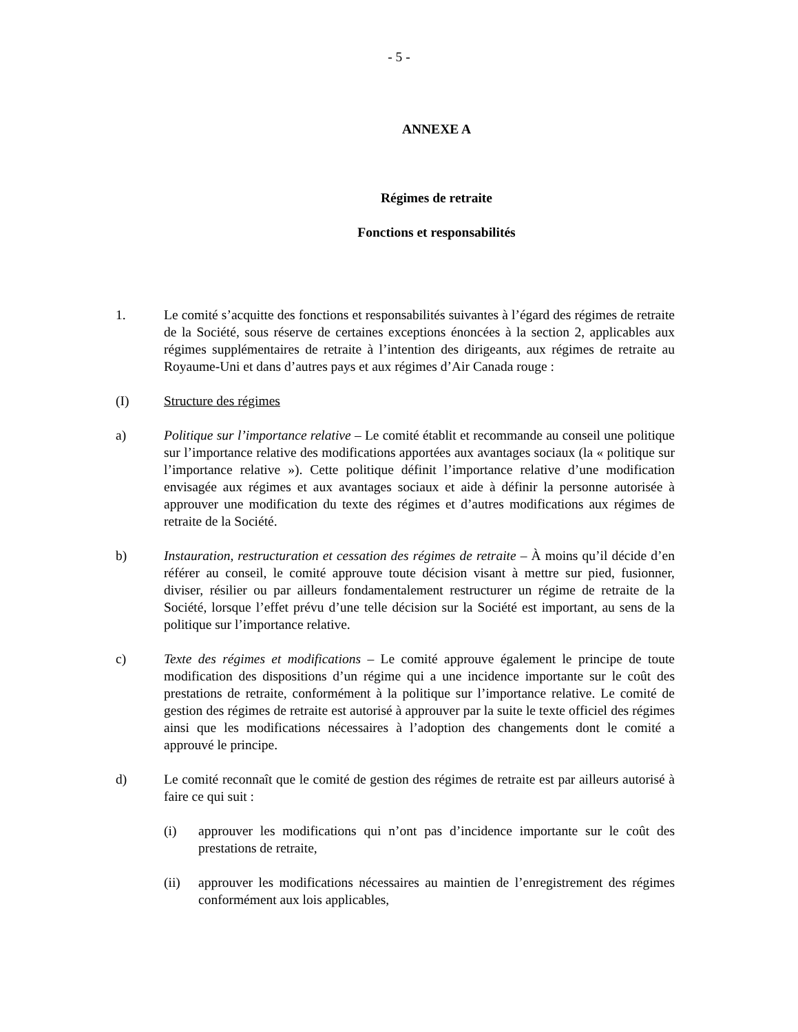- 5 -
ANNEXE A
Régimes de retraite
Fonctions et responsabilités
1. Le comité s’acquitte des fonctions et responsabilités suivantes à l’égard des régimes de retraite de la Société, sous réserve de certaines exceptions énoncées à la section 2, applicables aux régimes supplémentaires de retraite à l’intention des dirigeants, aux régimes de retraite au Royaume-Uni et dans d’autres pays et aux régimes d’Air Canada rouge :
(I) Structure des régimes
a) Politique sur l’importance relative – Le comité établit et recommande au conseil une politique sur l’importance relative des modifications apportées aux avantages sociaux (la « politique sur l’importance relative »). Cette politique définit l’importance relative d’une modification envisagée aux régimes et aux avantages sociaux et aide à définir la personne autorisée à approuver une modification du texte des régimes et d’autres modifications aux régimes de retraite de la Société.
b) Instauration, restructuration et cessation des régimes de retraite – À moins qu’il décide d’en référer au conseil, le comité approuve toute décision visant à mettre sur pied, fusionner, diviser, résilier ou par ailleurs fondamentalement restructurer un régime de retraite de la Société, lorsque l’effet prévu d’une telle décision sur la Société est important, au sens de la politique sur l’importance relative.
c) Texte des régimes et modifications – Le comité approuve également le principe de toute modification des dispositions d’un régime qui a une incidence importante sur le coût des prestations de retraite, conformément à la politique sur l’importance relative. Le comité de gestion des régimes de retraite est autorisé à approuver par la suite le texte officiel des régimes ainsi que les modifications nécessaires à l’adoption des changements dont le comité a approuvé le principe.
d) Le comité reconnaît que le comité de gestion des régimes de retraite est par ailleurs autorisé à faire ce qui suit :
(i) approuver les modifications qui n’ont pas d’incidence importante sur le coût des prestations de retraite,
(ii) approuver les modifications nécessaires au maintien de l’enregistrement des régimes conformément aux lois applicables,